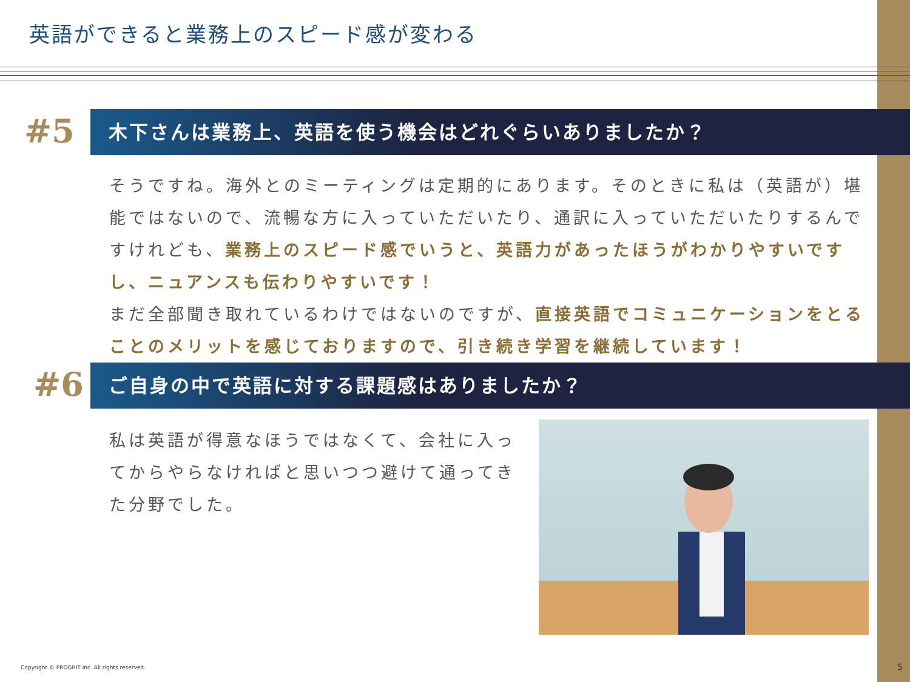英語ができると業務上のスピード感が変わる
#5
木下さんは業務上、英語を使う機会はどれぐらいありましたか？
そうですね。海外とのミーティングは定期的にあります。そのときに私は（英語が）堪能ではないので、流暢な方に入っていただいたり、通訳に入っていただいたりするんですけれども、業務上のスピード感でいうと、英語力があったほうがわかりやすいですし、ニュアンスも伝わりやすいです！
まだ全部聞き取れているわけではないのですが、直接英語でコミュニケーションをとることのメリットを感じておりますので、引き続き学習を継続しています！
#6
ご自身の中で英語に対する課題感はありましたか？
私は英語が得意なほうではなくて、会社に入ってからやらなければと思いつつ避けて通ってきた分野でした。
Copyright © PROGRIT Inc. All rights reserved.
5